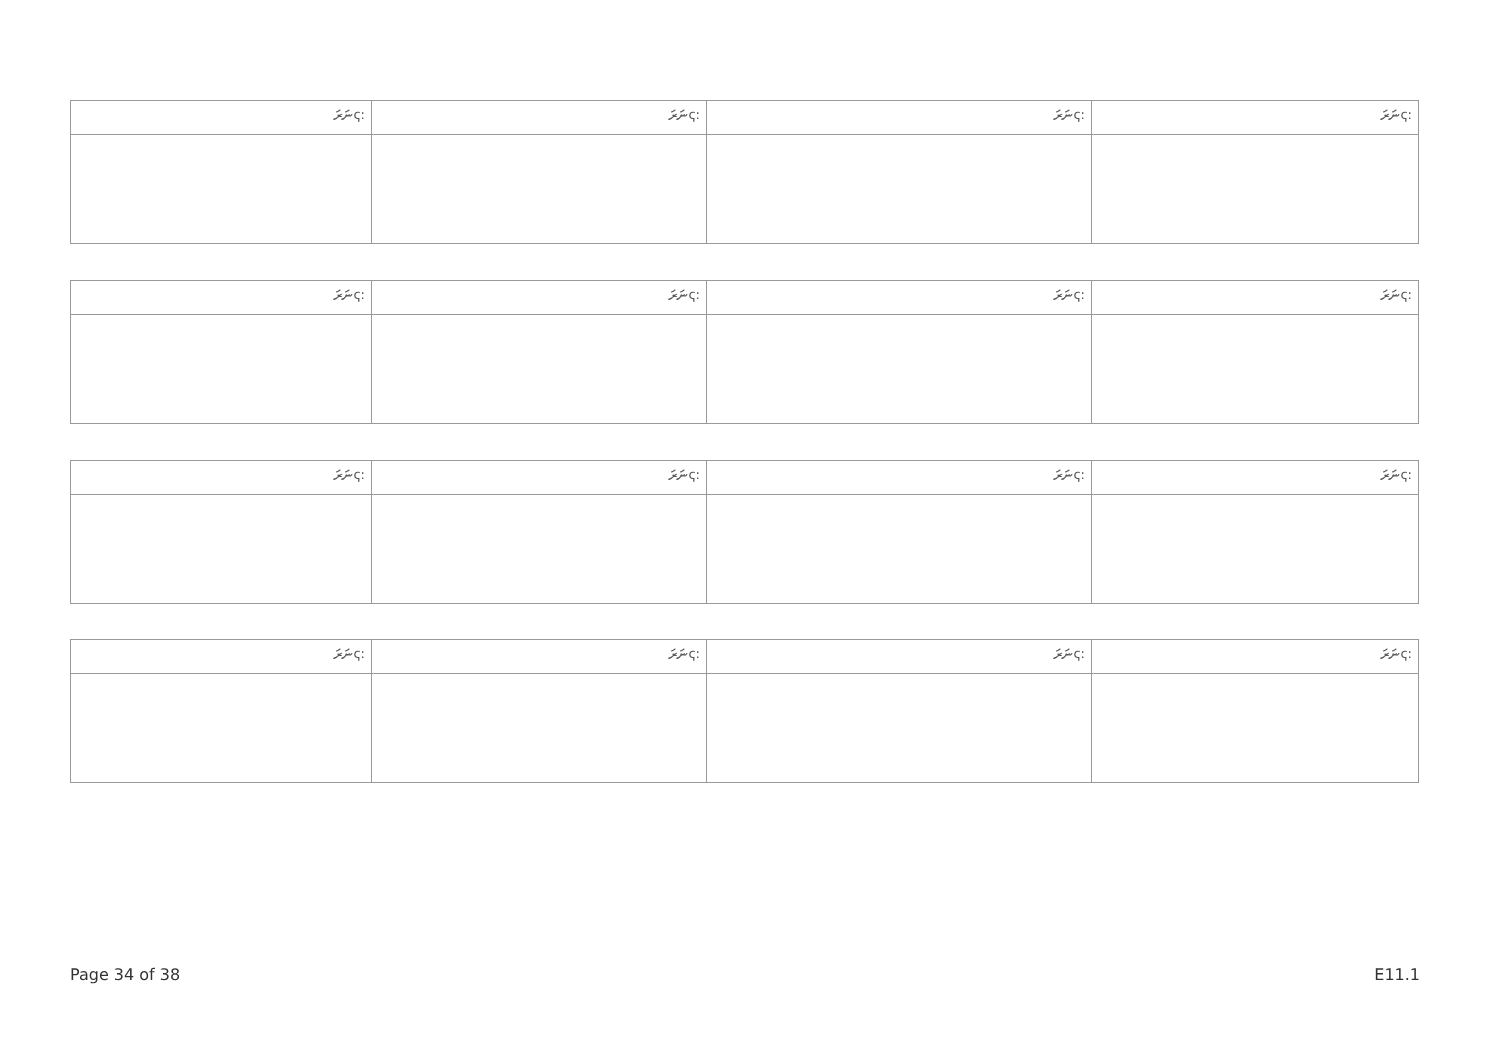| ނަރަҁ: | ނަރަҁ: | ނަރަҁ: | ނަރަҁ: |
| ނަރަҁ: | ނަރަҁ: | ނަރަҁ: | ނަރަҁ: |
| ނަރަҁ: | ނަރަҁ: | ނަރަҁ: | ނަރަҁ: |
| ނަރަҁ: | ނަރަҁ: | ނަރަҁ: | ނަރަҁ: |
Page 34 of 38 E11.1